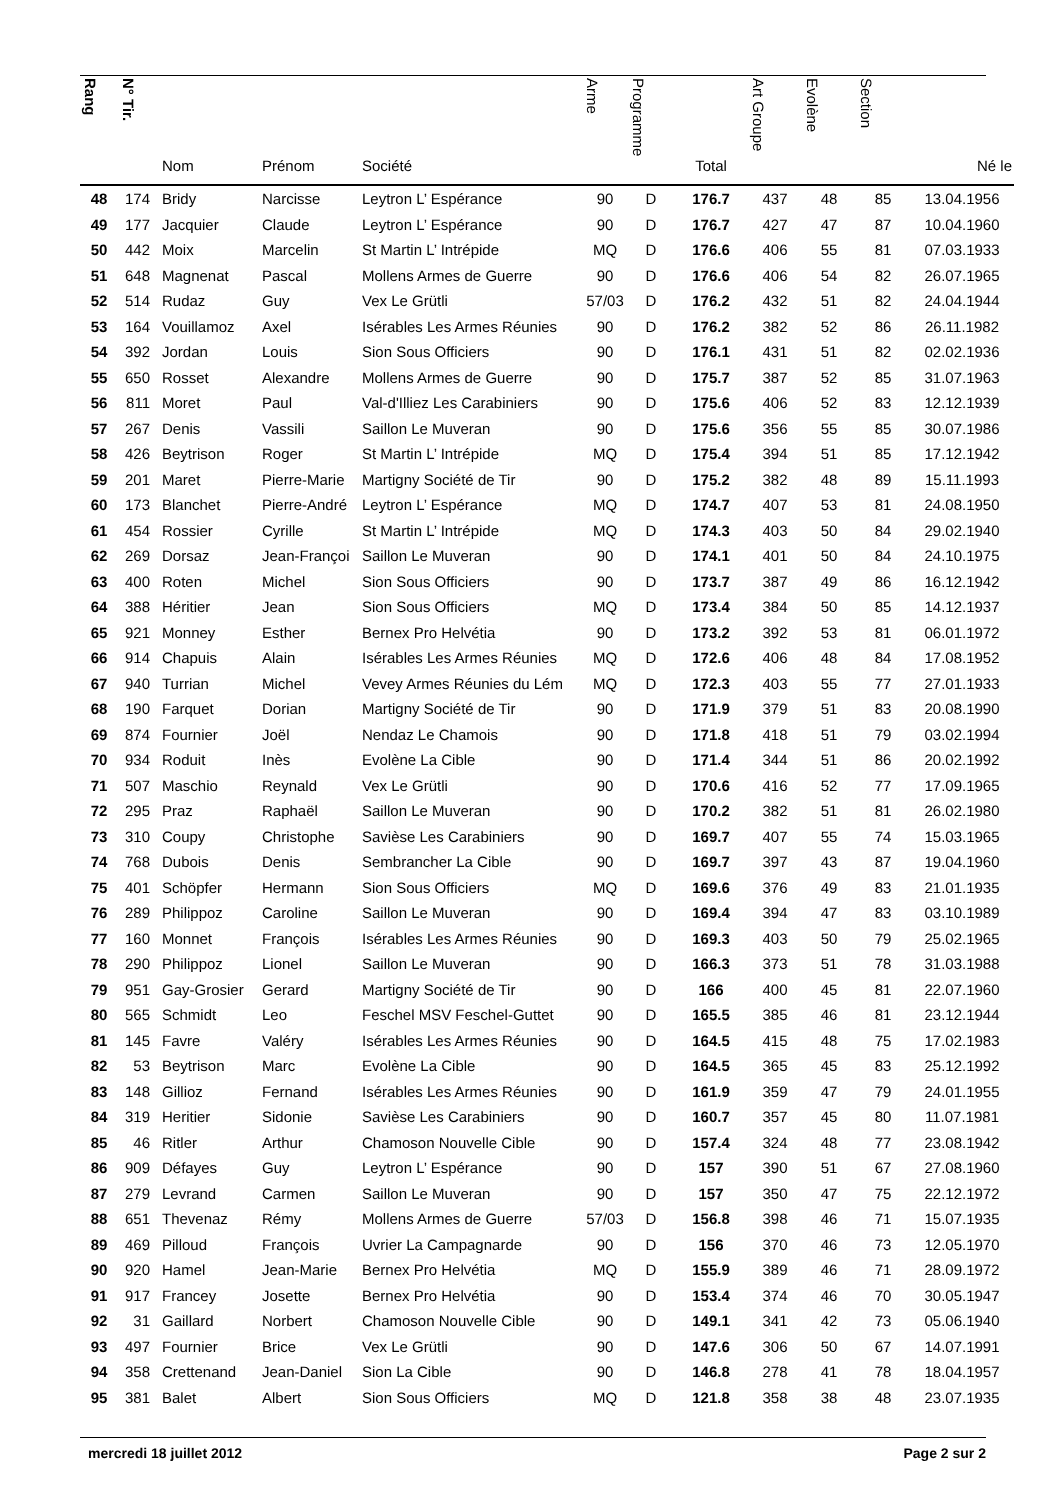| Rang | N° Tir. | Nom | Prénom | Société | Arme | Programme | Total | Art Groupe | Evolène | Section | Né le |
| --- | --- | --- | --- | --- | --- | --- | --- | --- | --- | --- | --- |
| 48 | 174 | Bridy | Narcisse | Leytron L’ Espérance | 90 | D | 176.7 | 437 | 48 | 85 | 13.04.1956 |
| 49 | 177 | Jacquier | Claude | Leytron L’ Espérance | 90 | D | 176.7 | 427 | 47 | 87 | 10.04.1960 |
| 50 | 442 | Moix | Marcelin | St Martin L’ Intrépide | MQ | D | 176.6 | 406 | 55 | 81 | 07.03.1933 |
| 51 | 648 | Magnenat | Pascal | Mollens Armes de Guerre | 90 | D | 176.6 | 406 | 54 | 82 | 26.07.1965 |
| 52 | 514 | Rudaz | Guy | Vex Le Grütli | 57/03 | D | 176.2 | 432 | 51 | 82 | 24.04.1944 |
| 53 | 164 | Vouillamoz | Axel | Isérables Les Armes Réunies | 90 | D | 176.2 | 382 | 52 | 86 | 26.11.1982 |
| 54 | 392 | Jordan | Louis | Sion Sous Officiers | 90 | D | 176.1 | 431 | 51 | 82 | 02.02.1936 |
| 55 | 650 | Rosset | Alexandre | Mollens Armes de Guerre | 90 | D | 175.7 | 387 | 52 | 85 | 31.07.1963 |
| 56 | 811 | Moret | Paul | Val-d'Illiez Les Carabiniers | 90 | D | 175.6 | 406 | 52 | 83 | 12.12.1939 |
| 57 | 267 | Denis | Vassili | Saillon Le Muveran | 90 | D | 175.6 | 356 | 55 | 85 | 30.07.1986 |
| 58 | 426 | Beytrison | Roger | St Martin L’ Intrépide | MQ | D | 175.4 | 394 | 51 | 85 | 17.12.1942 |
| 59 | 201 | Maret | Pierre-Marie | Martigny Société de Tir | 90 | D | 175.2 | 382 | 48 | 89 | 15.11.1993 |
| 60 | 173 | Blanchet | Pierre-André | Leytron L’ Espérance | MQ | D | 174.7 | 407 | 53 | 81 | 24.08.1950 |
| 61 | 454 | Rossier | Cyrille | St Martin L’ Intrépide | MQ | D | 174.3 | 403 | 50 | 84 | 29.02.1940 |
| 62 | 269 | Dorsaz | Jean-Françoi | Saillon Le Muveran | 90 | D | 174.1 | 401 | 50 | 84 | 24.10.1975 |
| 63 | 400 | Roten | Michel | Sion Sous Officiers | 90 | D | 173.7 | 387 | 49 | 86 | 16.12.1942 |
| 64 | 388 | Héritier | Jean | Sion Sous Officiers | MQ | D | 173.4 | 384 | 50 | 85 | 14.12.1937 |
| 65 | 921 | Monney | Esther | Bernex Pro Helvétia | 90 | D | 173.2 | 392 | 53 | 81 | 06.01.1972 |
| 66 | 914 | Chapuis | Alain | Isérables Les Armes Réunies | MQ | D | 172.6 | 406 | 48 | 84 | 17.08.1952 |
| 67 | 940 | Turrian | Michel | Vevey Armes Réunies du Lém | MQ | D | 172.3 | 403 | 55 | 77 | 27.01.1933 |
| 68 | 190 | Farquet | Dorian | Martigny Société de Tir | 90 | D | 171.9 | 379 | 51 | 83 | 20.08.1990 |
| 69 | 874 | Fournier | Joël | Nendaz Le Chamois | 90 | D | 171.8 | 418 | 51 | 79 | 03.02.1994 |
| 70 | 934 | Roduit | Inès | Evolène La Cible | 90 | D | 171.4 | 344 | 51 | 86 | 20.02.1992 |
| 71 | 507 | Maschio | Reynald | Vex Le Grütli | 90 | D | 170.6 | 416 | 52 | 77 | 17.09.1965 |
| 72 | 295 | Praz | Raphaël | Saillon Le Muveran | 90 | D | 170.2 | 382 | 51 | 81 | 26.02.1980 |
| 73 | 310 | Coupy | Christophe | Savièse Les Carabiniers | 90 | D | 169.7 | 407 | 55 | 74 | 15.03.1965 |
| 74 | 768 | Dubois | Denis | Sembrancher La Cible | 90 | D | 169.7 | 397 | 43 | 87 | 19.04.1960 |
| 75 | 401 | Schöpfer | Hermann | Sion Sous Officiers | MQ | D | 169.6 | 376 | 49 | 83 | 21.01.1935 |
| 76 | 289 | Philippoz | Caroline | Saillon Le Muveran | 90 | D | 169.4 | 394 | 47 | 83 | 03.10.1989 |
| 77 | 160 | Monnet | François | Isérables Les Armes Réunies | 90 | D | 169.3 | 403 | 50 | 79 | 25.02.1965 |
| 78 | 290 | Philippoz | Lionel | Saillon Le Muveran | 90 | D | 166.3 | 373 | 51 | 78 | 31.03.1988 |
| 79 | 951 | Gay-Grosier | Gerard | Martigny Société de Tir | 90 | D | 166 | 400 | 45 | 81 | 22.07.1960 |
| 80 | 565 | Schmidt | Leo | Feschel MSV Feschel-Guttet | 90 | D | 165.5 | 385 | 46 | 81 | 23.12.1944 |
| 81 | 145 | Favre | Valéry | Isérables Les Armes Réunies | 90 | D | 164.5 | 415 | 48 | 75 | 17.02.1983 |
| 82 | 53 | Beytrison | Marc | Evolène La Cible | 90 | D | 164.5 | 365 | 45 | 83 | 25.12.1992 |
| 83 | 148 | Gillioz | Fernand | Isérables Les Armes Réunies | 90 | D | 161.9 | 359 | 47 | 79 | 24.01.1955 |
| 84 | 319 | Heritier | Sidonie | Savièse Les Carabiniers | 90 | D | 160.7 | 357 | 45 | 80 | 11.07.1981 |
| 85 | 46 | Ritler | Arthur | Chamoson Nouvelle Cible | 90 | D | 157.4 | 324 | 48 | 77 | 23.08.1942 |
| 86 | 909 | Défayes | Guy | Leytron L’ Espérance | 90 | D | 157 | 390 | 51 | 67 | 27.08.1960 |
| 87 | 279 | Levrand | Carmen | Saillon Le Muveran | 90 | D | 157 | 350 | 47 | 75 | 22.12.1972 |
| 88 | 651 | Thevenaz | Rémy | Mollens Armes de Guerre | 57/03 | D | 156.8 | 398 | 46 | 71 | 15.07.1935 |
| 89 | 469 | Pilloud | François | Uvrier La Campagnarde | 90 | D | 156 | 370 | 46 | 73 | 12.05.1970 |
| 90 | 920 | Hamel | Jean-Marie | Bernex Pro Helvétia | MQ | D | 155.9 | 389 | 46 | 71 | 28.09.1972 |
| 91 | 917 | Francey | Josette | Bernex Pro Helvétia | 90 | D | 153.4 | 374 | 46 | 70 | 30.05.1947 |
| 92 | 31 | Gaillard | Norbert | Chamoson Nouvelle Cible | 90 | D | 149.1 | 341 | 42 | 73 | 05.06.1940 |
| 93 | 497 | Fournier | Brice | Vex Le Grütli | 90 | D | 147.6 | 306 | 50 | 67 | 14.07.1991 |
| 94 | 358 | Crettenand | Jean-Daniel | Sion La Cible | 90 | D | 146.8 | 278 | 41 | 78 | 18.04.1957 |
| 95 | 381 | Balet | Albert | Sion Sous Officiers | MQ | D | 121.8 | 358 | 38 | 48 | 23.07.1935 |
mercredi 18 juillet 2012 Page 2 sur 2